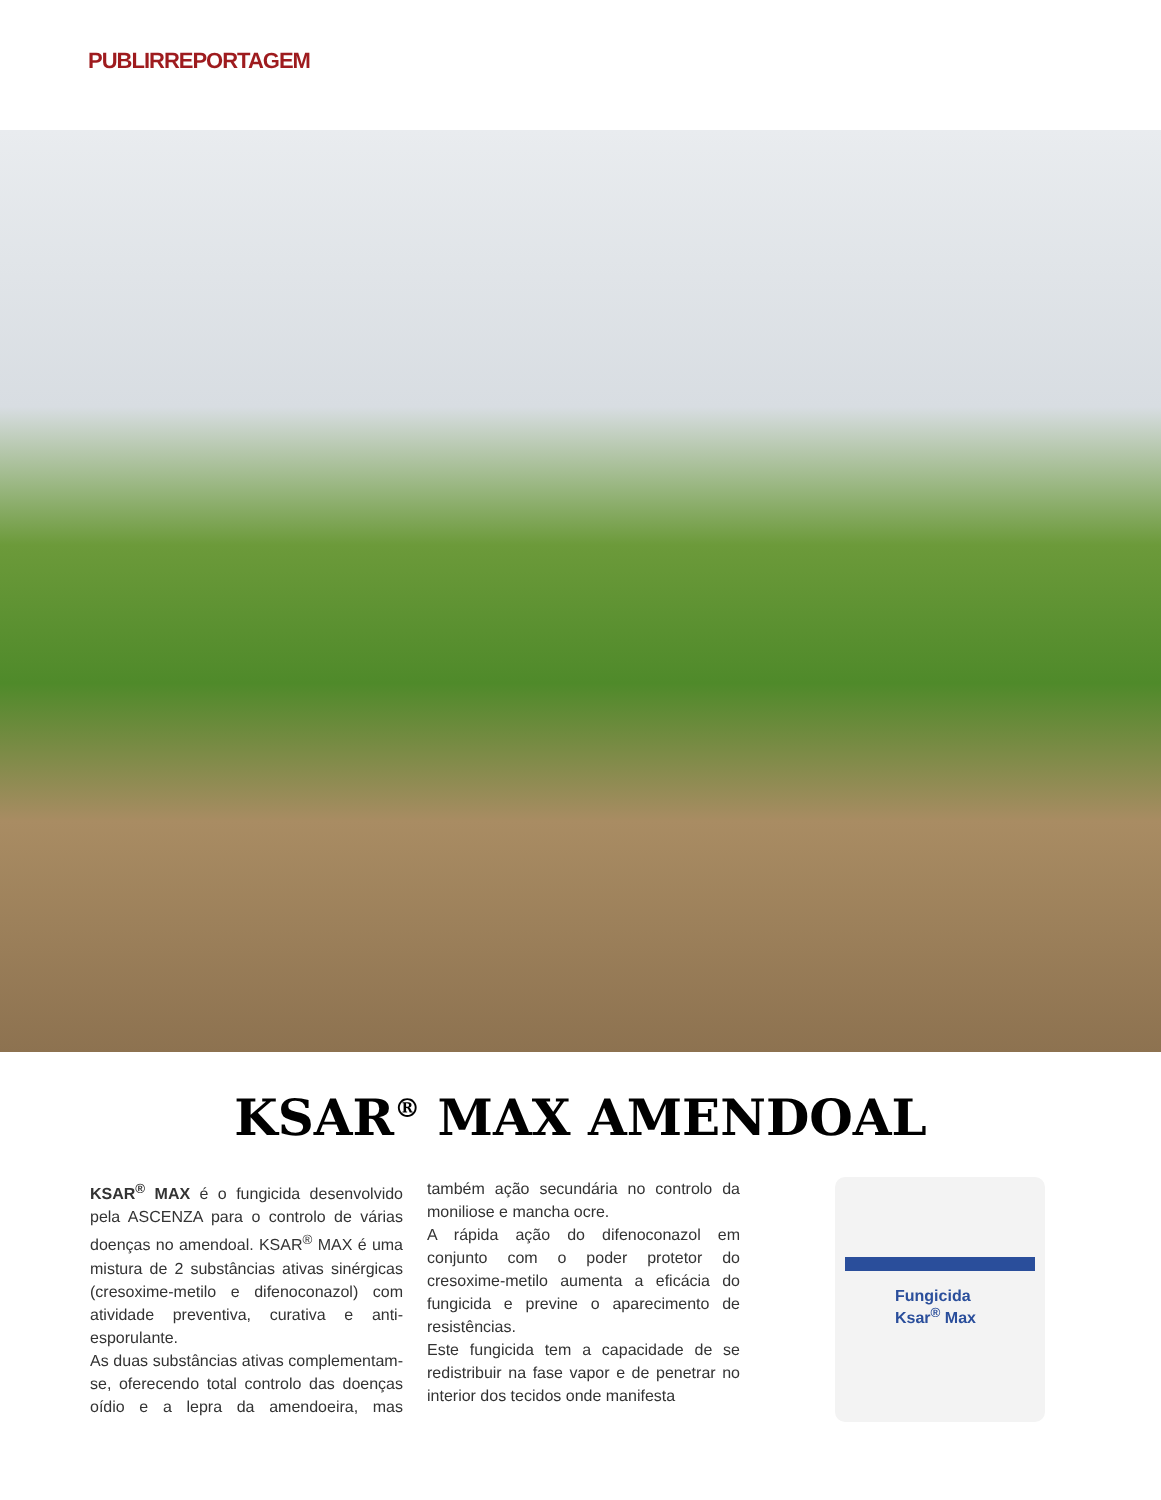PUBLIRREPORTAGEM
KSAR<sup>®</sup> MAX AMENDOAL
KSAR<sup>®</sup> MAX é o fungicida desenvolvido pela ASCENZA para o controlo de várias doenças no amendoal. KSAR<sup>®</sup> MAX é uma mistura de 2 substâncias ativas sinérgicas (cresoxime-metilo e difenoconazol) com atividade preventiva, curativa e anti-esporulante.
As duas substâncias ativas complementam-se, oferecendo total controlo das doenças oídio e a lepra da amendoeira, mas também ação secundária no controlo da moniliose e mancha ocre.
A rápida ação do difenoconazol em conjunto com o poder protetor do cresoxime-metilo aumenta a eficácia do fungicida e previne o aparecimento de resistências.
Este fungicida tem a capacidade de se redistribuir na fase vapor e de penetrar no interior dos tecidos onde manifesta
Fungicida
Ksar<sup>®</sup> Max